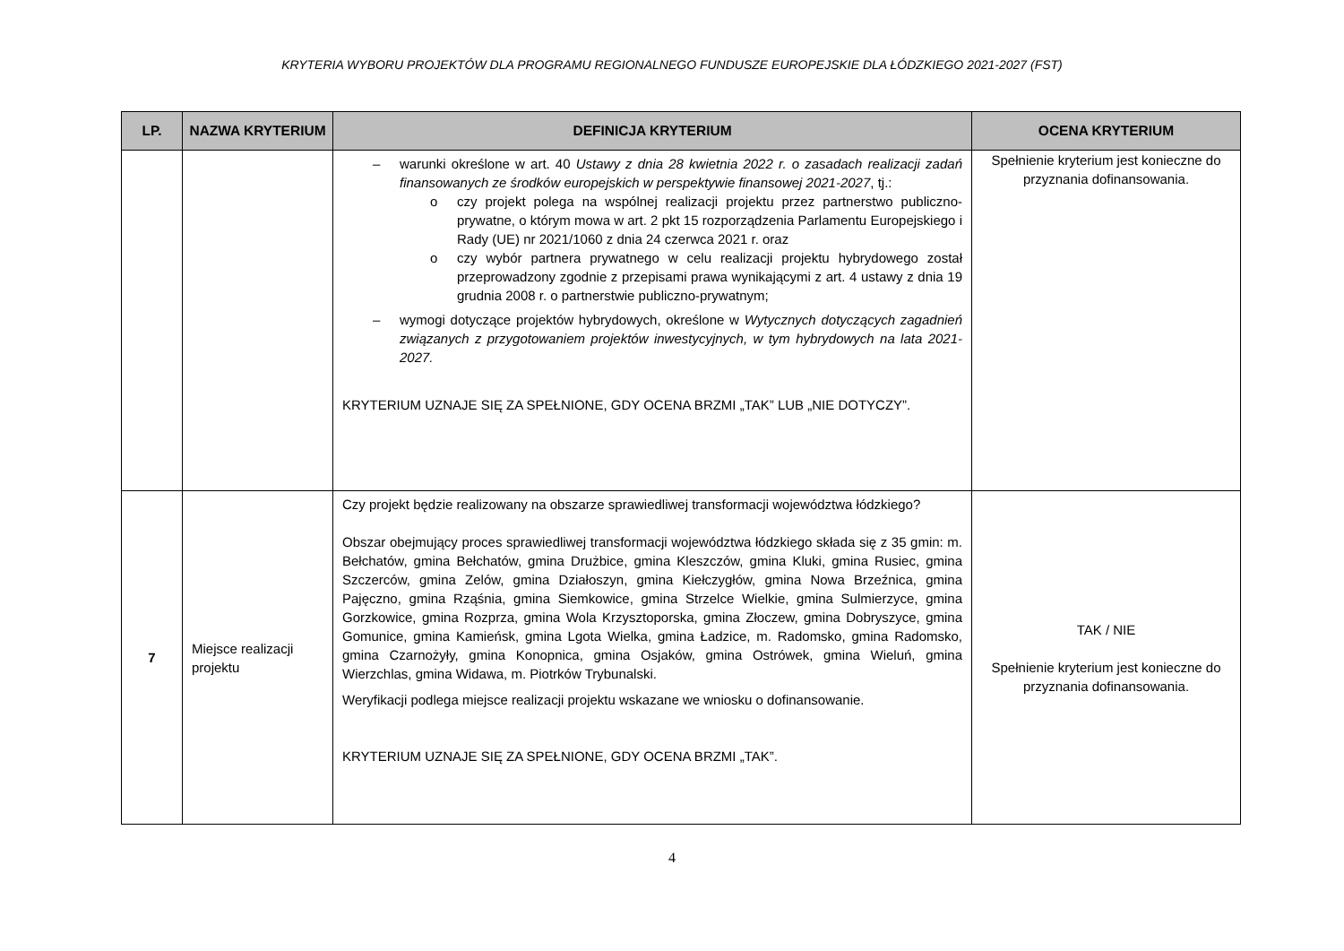KRYTERIA WYBORU PROJEKTÓW DLA PROGRAMU REGIONALNEGO FUNDUSZE EUROPEJSKIE DLA ŁÓDZKIEGO 2021-2027 (FST)
| LP. | NAZWA KRYTERIUM | DEFINICJA KRYTERIUM | OCENA KRYTERIUM |
| --- | --- | --- | --- |
| | | – warunki określone w art. 40 Ustawy z dnia 28 kwietnia 2022 r. o zasadach realizacji zadań finansowanych ze środków europejskich w perspektywie finansowej 2021-2027 , tj.: o czy projekt polega na wspólnej realizacji projektu przez partnerstwo publiczno-prywatne, o którym mowa w art. 2 pkt 15 rozporządzenia Parlamentu Europejskiego i Rady (UE) nr 2021/1060 z dnia 24 czerwca 2021 r. oraz o czy wybór partnera prywatnego w celu realizacji projektu hybrydowego został przeprowadzony zgodnie z przepisami prawa wynikającymi z art. 4 ustawy z dnia 19 grudnia 2008 r. o partnerstwie publiczno-prywatnym; – wymogi dotyczące projektów hybrydowych, określone w Wytycznych dotyczących zagadnień związanych z przygotowaniem projektów inwestycyjnych, w tym hybrydowych na lata 2021-2027. KRYTERIUM UZNAJE SIĘ ZA SPEŁNIONE, GDY OCENA BRZMI „TAK” LUB „NIE DOTYCZY”. | Spełnienie kryterium jest konieczne do przyznania dofinansowania. |
| 7 | Miejsce realizacji projektu | Czy projekt będzie realizowany na obszarze sprawiedliwej transformacji województwa łódzkiego? Obszar obejmujący proces sprawiedliwej transformacji województwa łódzkiego składa się z 35 gmin: m. Bełchatów, gmina Bełchatów, gmina Drużbice, gmina Kleszczów, gmina Kluki, gmina Rusiec, gmina Szczerców, gmina Zelów, gmina Działoszyn, gmina Kiełczygłów, gmina Nowa Brzeźnica, gmina Pajęczno, gmina Rząśnia, gmina Siemkowice, gmina Strzelce Wielkie, gmina Sulmierzyce, gmina Gorzkowice, gmina Rozprza, gmina Wola Krzysztoporska, gmina Złoczew, gmina Dobryszyce, gmina Gomunice, gmina Kamieńsk, gmina Lgota Wielka, gmina Ładzice, m. Radomsko, gmina Radomsko, gmina Czarnożyły, gmina Konopnica, gmina Osjaków, gmina Ostrówek, gmina Wieluń, gmina Wierzchlas, gmina Widawa, m. Piotrków Trybunalski. Weryfikacji podlega miejsce realizacji projektu wskazane we wniosku o dofinansowanie. KRYTERIUM UZNAJE SIĘ ZA SPEŁNIONE, GDY OCENA BRZMI „TAK”. | TAK / NIE Spełnienie kryterium jest konieczne do przyznania dofinansowania. |
4